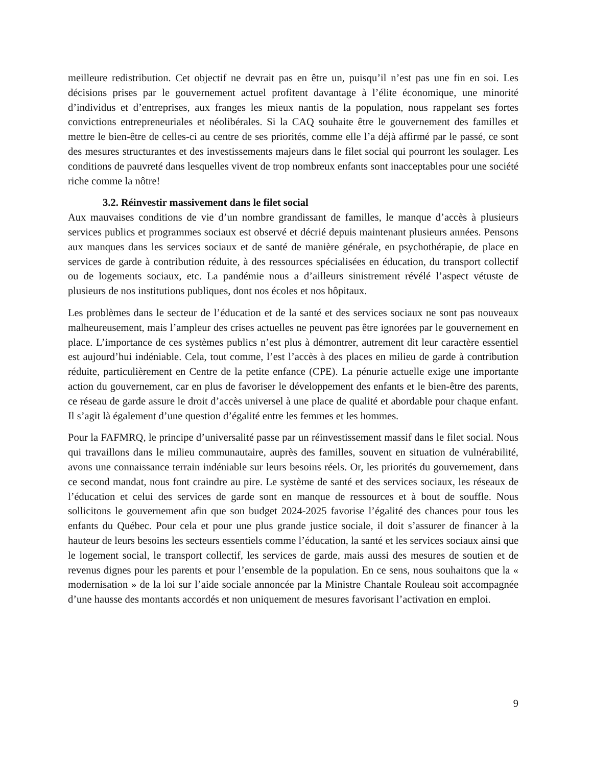meilleure redistribution. Cet objectif ne devrait pas en être un, puisqu’il n’est pas une fin en soi. Les décisions prises par le gouvernement actuel profitent davantage à l’élite économique, une minorité d’individus et d’entreprises, aux franges les mieux nantis de la population, nous rappelant ses fortes convictions entrepreneuriales et néolibérales. Si la CAQ souhaite être le gouvernement des familles et mettre le bien-être de celles-ci au centre de ses priorités, comme elle l’a déjà affirmé par le passé, ce sont des mesures structurantes et des investissements majeurs dans le filet social qui pourront les soulager. Les conditions de pauvreté dans lesquelles vivent de trop nombreux enfants sont inacceptables pour une société riche comme la nôtre!
3.2. Réinvestir massivement dans le filet social
Aux mauvaises conditions de vie d’un nombre grandissant de familles, le manque d’accès à plusieurs services publics et programmes sociaux est observé et décrié depuis maintenant plusieurs années. Pensons aux manques dans les services sociaux et de santé de manière générale, en psychothérapie, de place en services de garde à contribution réduite, à des ressources spécialisées en éducation, du transport collectif ou de logements sociaux, etc. La pandémie nous a d’ailleurs sinistrement révélé l’aspect vétuste de plusieurs de nos institutions publiques, dont nos écoles et nos hôpitaux.
Les problèmes dans le secteur de l’éducation et de la santé et des services sociaux ne sont pas nouveaux malheureusement, mais l’ampleur des crises actuelles ne peuvent pas être ignorées par le gouvernement en place. L’importance de ces systèmes publics n’est plus à démontrer, autrement dit leur caractère essentiel est aujourd’hui indéniable. Cela, tout comme, l’est l’accès à des places en milieu de garde à contribution réduite, particulièrement en Centre de la petite enfance (CPE). La pénurie actuelle exige une importante action du gouvernement, car en plus de favoriser le développement des enfants et le bien-être des parents, ce réseau de garde assure le droit d’accès universel à une place de qualité et abordable pour chaque enfant. Il s’agit là également d’une question d’égalité entre les femmes et les hommes.
Pour la FAFMRQ, le principe d’universalité passe par un réinvestissement massif dans le filet social. Nous qui travaillons dans le milieu communautaire, auprès des familles, souvent en situation de vulnérabilité, avons une connaissance terrain indéniable sur leurs besoins réels. Or, les priorités du gouvernement, dans ce second mandat, nous font craindre au pire. Le système de santé et des services sociaux, les réseaux de l’éducation et celui des services de garde sont en manque de ressources et à bout de souffle. Nous sollicitons le gouvernement afin que son budget 2024-2025 favorise l’égalité des chances pour tous les enfants du Québec. Pour cela et pour une plus grande justice sociale, il doit s’assurer de financer à la hauteur de leurs besoins les secteurs essentiels comme l’éducation, la santé et les services sociaux ainsi que le logement social, le transport collectif, les services de garde, mais aussi des mesures de soutien et de revenus dignes pour les parents et pour l’ensemble de la population. En ce sens, nous souhaitons que la « modernisation » de la loi sur l’aide sociale annoncée par la Ministre Chantale Rouleau soit accompagnée d’une hausse des montants accordés et non uniquement de mesures favorisant l’activation en emploi.
9